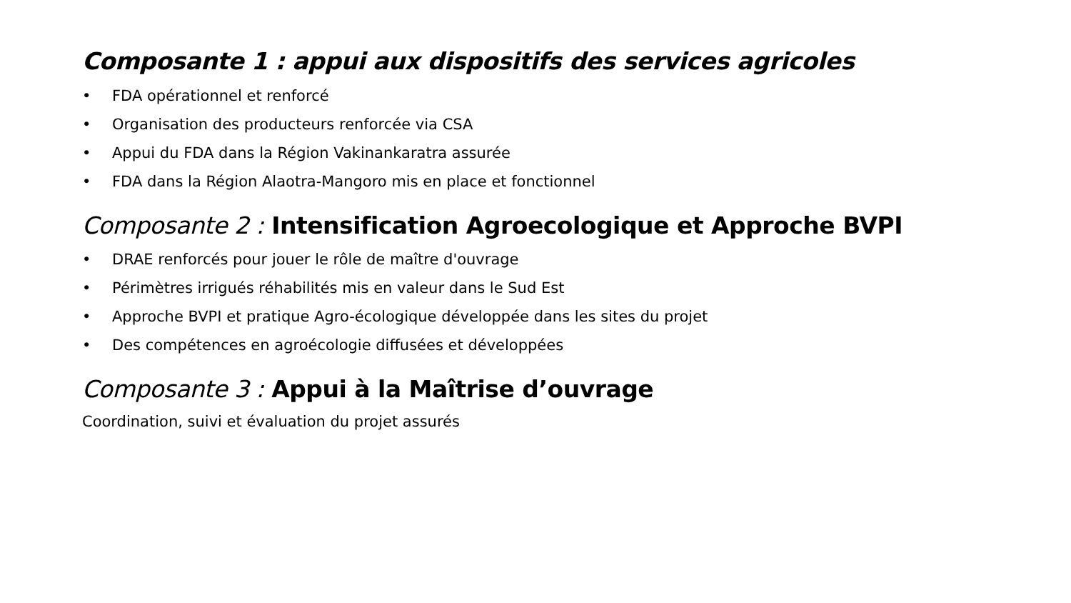Composante 1 : appui aux dispositifs des services agricoles
• FDA opérationnel et renforcé
• Organisation des producteurs renforcée via CSA
• Appui du FDA dans la Région Vakinankaratra assurée
• FDA dans la Région Alaotra-Mangoro mis en place et fonctionnel
Composante 2 : Intensification Agroecologique et Approche BVPI
• DRAE renforcés pour jouer le rôle de maître d'ouvrage
• Périmètres irrigués réhabilités mis en valeur dans le Sud Est
• Approche BVPI et pratique Agro-écologique développée dans les sites du projet
• Des compétences en agroécologie diffusées et développées
Composante 3 : Appui à la Maîtrise d’ouvrage
Coordination, suivi et évaluation du projet assurés